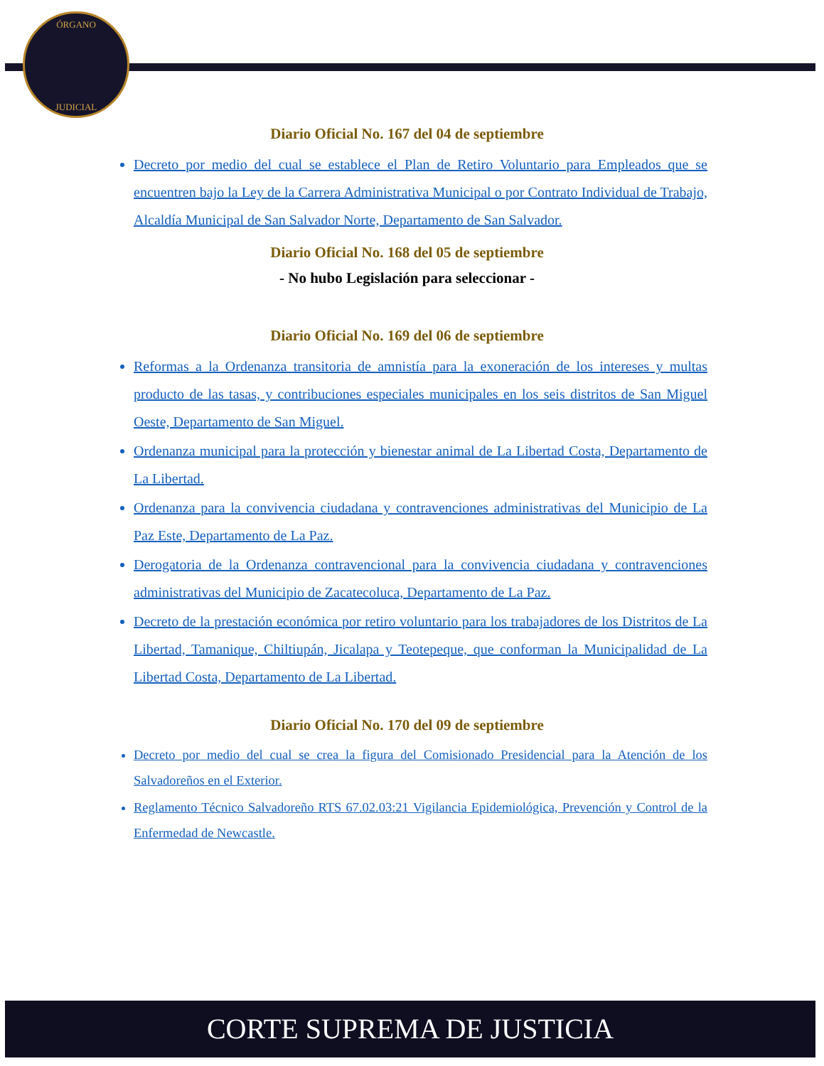ÓRGANO
JUDICIAL
Diario Oficial No. 167 del 04 de septiembre
Decreto por medio del cual se establece el Plan de Retiro Voluntario para Empleados que se encuentren bajo la Ley de la Carrera Administrativa Municipal o por Contrato Individual de Trabajo, Alcaldía Municipal de San Salvador Norte, Departamento de San Salvador.
Diario Oficial No. 168 del 05 de septiembre
- No hubo Legislación para seleccionar -
Diario Oficial No. 169 del 06 de septiembre
Reformas a la Ordenanza transitoria de amnistía para la exoneración de los intereses y multas producto de las tasas, y contribuciones especiales municipales en los seis distritos de San Miguel Oeste, Departamento de San Miguel.
Ordenanza municipal para la protección y bienestar animal de La Libertad Costa, Departamento de La Libertad.
Ordenanza para la convivencia ciudadana y contravenciones administrativas del Municipio de La Paz Este, Departamento de La Paz.
Derogatoria de la Ordenanza contravencional para la convivencia ciudadana y contravenciones administrativas del Municipio de Zacatecoluca, Departamento de La Paz.
Decreto de la prestación económica por retiro voluntario para los trabajadores de los Distritos de La Libertad, Tamanique, Chiltiupán, Jicalapa y Teotepeque, que conforman la Municipalidad de La Libertad Costa, Departamento de La Libertad.
Diario Oficial No. 170 del 09 de septiembre
Decreto por medio del cual se crea la figura del Comisionado Presidencial para la Atención de los Salvadoreños en el Exterior.
Reglamento Técnico Salvadoreño RTS 67.02.03:21 Vigilancia Epidemiológica, Prevención y Control de la Enfermedad de Newcastle.
CORTE SUPREMA DE JUSTICIA